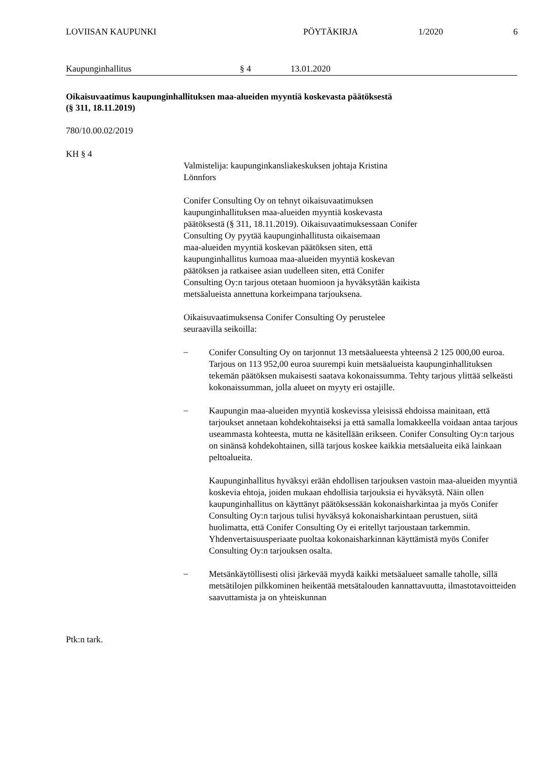LOVIISAN KAUPUNKI PÖYTÄKIRJA 1/2020 6
Kaupunginhallitus § 4 13.01.2020
Oikaisuvaatimus kaupunginhallituksen maa-alueiden myyntiä koskevasta päätöksestä
(§ 311, 18.11.2019)
780/10.00.02/2019
KH § 4
Valmistelija: kaupunginkansliakeskuksen johtaja Kristina
Lönnfors
Conifer Consulting Oy on tehnyt oikaisuvaatimuksen
kaupunginhallituksen maa-alueiden myyntiä koskevasta
päätöksestä (§ 311, 18.11.2019). Oikaisuvaatimuksessaan Conifer
Consulting Oy pyytää kaupunginhallitusta oikaisemaan
maa-alueiden myyntiä koskevan päätöksen siten, että
kaupunginhallitus kumoaa maa-alueiden myyntiä koskevan
päätöksen ja ratkaisee asian uudelleen siten, että Conifer
Consulting Oy:n tarjous otetaan huomioon ja hyväksytään kaikista
metsäalueista annettuna korkeimpana tarjouksena.
Oikaisuvaatimuksensa Conifer Consulting Oy perustelee
seuraavilla seikoilla:
–
Conifer Consulting Oy on tarjonnut 13 metsäalueesta yhteensä 2 125 000,00 euroa. Tarjous on 113 952,00 euroa suurempi kuin metsäalueista kaupunginhallituksen tekemän päätöksen mukaisesti saatava kokonaissumma. Tehty tarjous ylittää selkeästi kokonaissumman, jolla alueet on myyty eri ostajille.
–
Kaupungin maa-alueiden myyntiä koskevissa yleisissä ehdoissa mainitaan, että tarjoukset annetaan kohdekohtaiseksi ja että samalla lomakkeella voidaan antaa tarjous useammasta kohteesta, mutta ne käsitellään erikseen. Conifer Consulting Oy:n tarjous on sinänsä kohdekohtainen, sillä tarjous koskee kaikkia metsäalueita eikä lainkaan peltoalueita.
Kaupunginhallitus hyväksyi erään ehdollisen tarjouksen vastoin maa-alueiden myyntiä koskevia ehtoja, joiden mukaan ehdollisia tarjouksia ei hyväksytä. Näin ollen kaupunginhallitus on käyttänyt päätöksessään kokonaisharkintaa ja myös Conifer Consulting Oy:n tarjous tulisi hyväksyä kokonaisharkintaan perustuen, siitä huolimatta, että Conifer Consulting Oy ei eritellyt tarjoustaan tarkemmin. Yhdenvertaisuusperiaate puoltaa kokonaisharkinnan käyttämistä myös Conifer Consulting Oy:n tarjouksen osalta.
–
Metsänkäytöllisesti olisi järkevää myydä kaikki metsäalueet samalle taholle, sillä metsätilojen pilkkominen heikentää metsätalouden kannattavuutta, ilmastotavoitteiden saavuttamista ja on yhteiskunnan
Ptk:n tark.